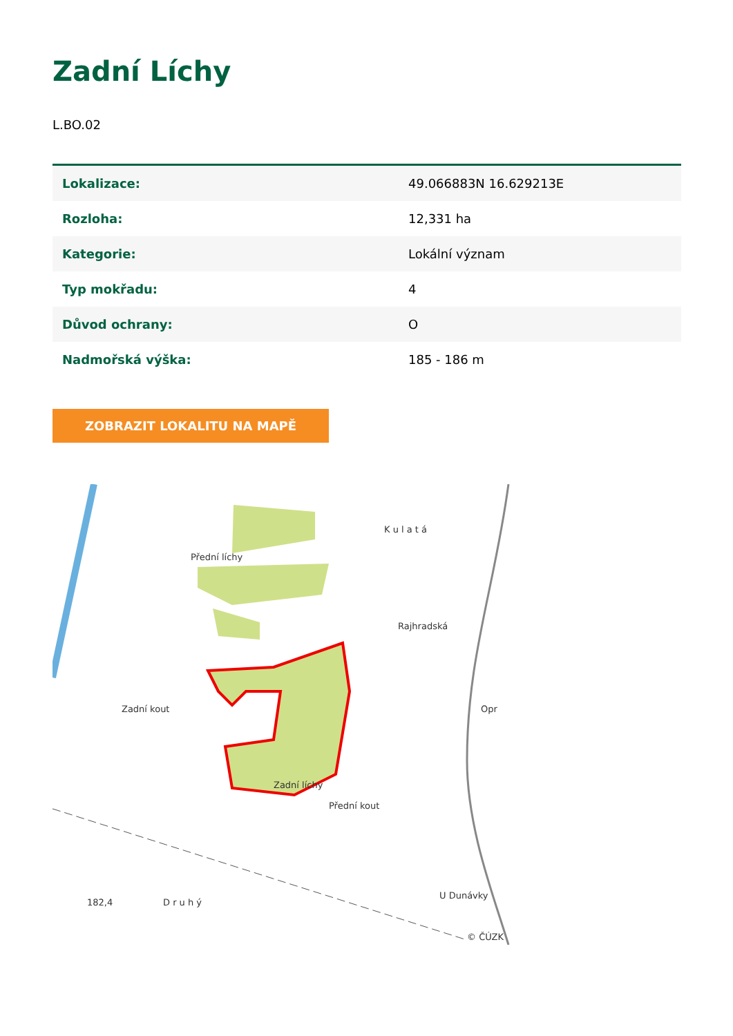Zadní Líchy
L.BO.02
| Lokalizace: | 49.066883N 16.629213E |
| Rozloha: | 12,331 ha |
| Kategorie: | Lokální význam |
| Typ mokřadu: | 4 |
| Důvod ochrany: | O |
| Nadmořská výška: | 185 - 186 m |
ZOBRAZIT LOKALITU NA MAPĚ
Přední líchy
K u l a t á
Rajhradská
Zadní kout
Zadní líchy
Přední kout
Opr
U Dunávky
182,4
D r u h ý
© ČÚZK